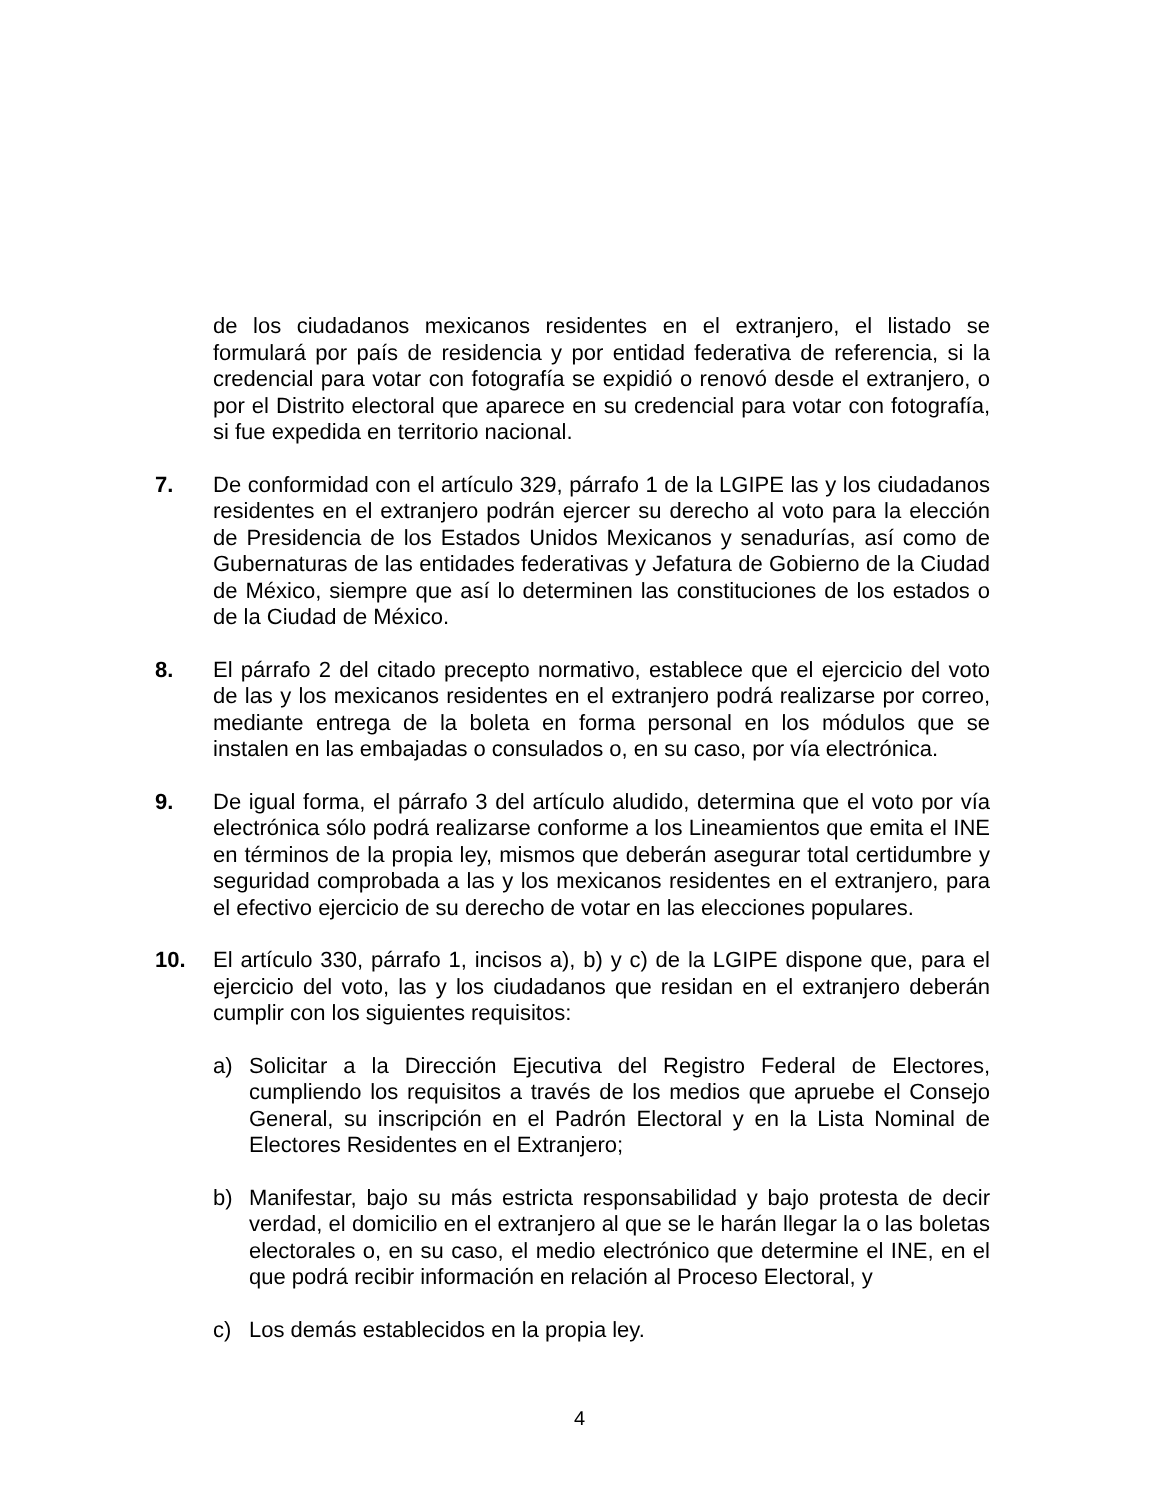de los ciudadanos mexicanos residentes en el extranjero, el listado se formulará por país de residencia y por entidad federativa de referencia, si la credencial para votar con fotografía se expidió o renovó desde el extranjero, o por el Distrito electoral que aparece en su credencial para votar con fotografía, si fue expedida en territorio nacional.
7. De conformidad con el artículo 329, párrafo 1 de la LGIPE las y los ciudadanos residentes en el extranjero podrán ejercer su derecho al voto para la elección de Presidencia de los Estados Unidos Mexicanos y senadurías, así como de Gubernaturas de las entidades federativas y Jefatura de Gobierno de la Ciudad de México, siempre que así lo determinen las constituciones de los estados o de la Ciudad de México.
8. El párrafo 2 del citado precepto normativo, establece que el ejercicio del voto de las y los mexicanos residentes en el extranjero podrá realizarse por correo, mediante entrega de la boleta en forma personal en los módulos que se instalen en las embajadas o consulados o, en su caso, por vía electrónica.
9. De igual forma, el párrafo 3 del artículo aludido, determina que el voto por vía electrónica sólo podrá realizarse conforme a los Lineamientos que emita el INE en términos de la propia ley, mismos que deberán asegurar total certidumbre y seguridad comprobada a las y los mexicanos residentes en el extranjero, para el efectivo ejercicio de su derecho de votar en las elecciones populares.
10. El artículo 330, párrafo 1, incisos a), b) y c) de la LGIPE dispone que, para el ejercicio del voto, las y los ciudadanos que residan en el extranjero deberán cumplir con los siguientes requisitos:
a) Solicitar a la Dirección Ejecutiva del Registro Federal de Electores, cumpliendo los requisitos a través de los medios que apruebe el Consejo General, su inscripción en el Padrón Electoral y en la Lista Nominal de Electores Residentes en el Extranjero;
b) Manifestar, bajo su más estricta responsabilidad y bajo protesta de decir verdad, el domicilio en el extranjero al que se le harán llegar la o las boletas electorales o, en su caso, el medio electrónico que determine el INE, en el que podrá recibir información en relación al Proceso Electoral, y
c) Los demás establecidos en la propia ley.
4